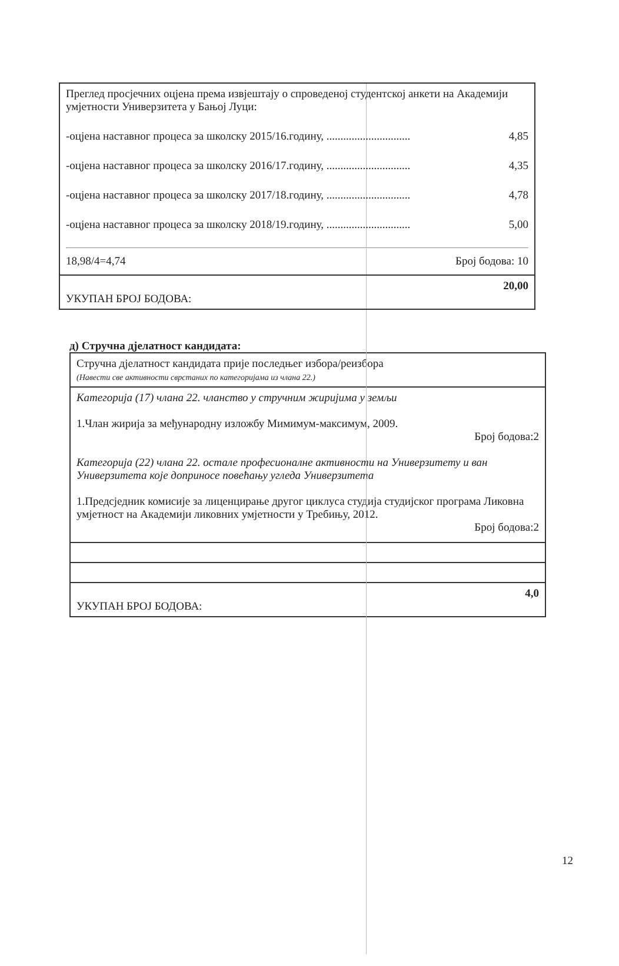| Преглед просјечних оцјена према извјештају о спроведеној студентској анкети на Академији умјетности Универзитета у Бањој Луци: -оцјена наставног процеса за школску 2015/16.годину, .............................. 4,85 -оцјена наставног процеса за школску 2016/17.годину, .............................. 4,35 -оцјена наставног процеса за школску 2017/18.годину, .............................. 4,78 -оцјена наставног процеса за школску 2018/19.годину, .............................. 5,00 18,98/4=4,74 Број бодова: 10 |
| 20,00 УКУПАН БРОЈ БОДОВА: |
д) Стручна дјелатност кандидата:
| Стручна дјелатност кандидата прије последњег избора/реизбора (Навести све активности сврстаних по категоријама из члана 22.) |
| Категорија (17) члана 22. чланство у стручним жиријима у земљи 1.Члан жирија за међународну изложбу Мимимум-максимум, 2009. Број бодова:2 Категорија (22) члана 22. остале професионалне активности на Универзитету и ван Универзитета које доприносе повећању угледа Универзитета 1.Предсједник комисије за лиценцирање другог циклуса студија студијског програма Ликовна умјетност на Академији ликовних умјетности у Требињу, 2012. Број бодова:2 |
| 4,0 УКУПАН БРОЈ БОДОВА: |
12